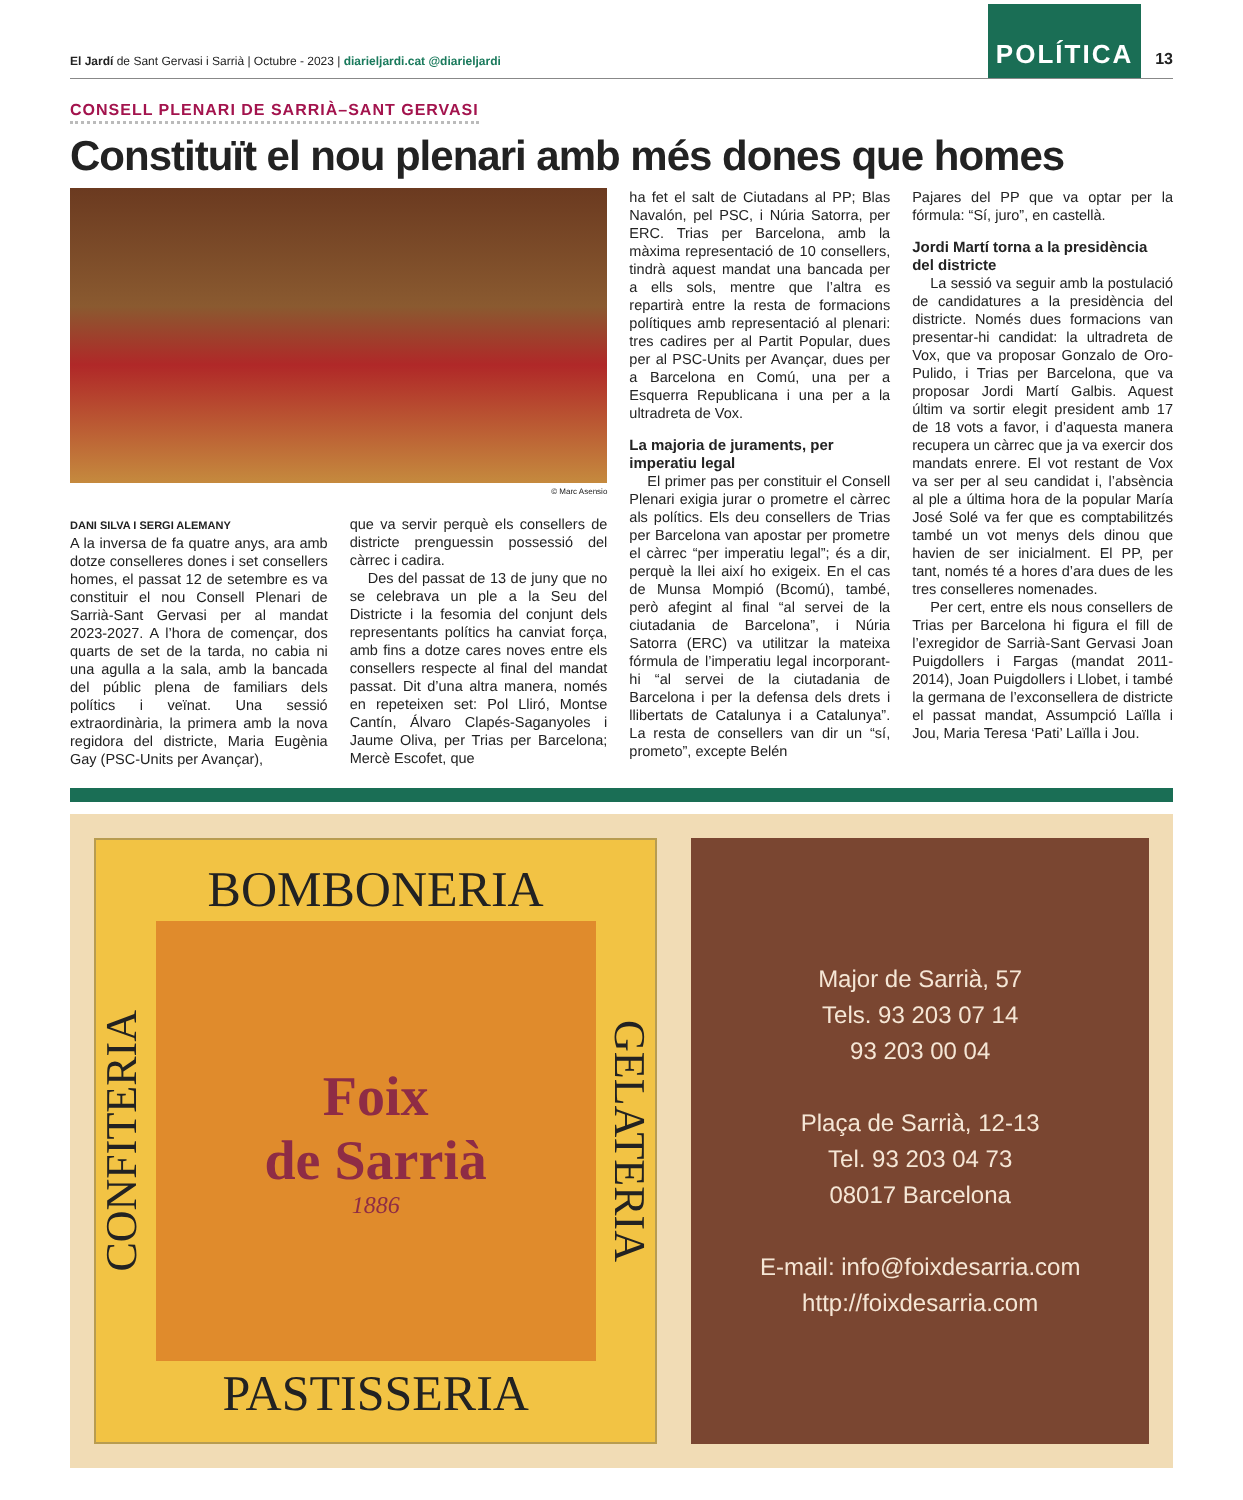El Jardí de Sant Gervasi i Sarrià | Octubre - 2023 | diarieljardi.cat @diarieljardi
POLÍTICA
13
CONSELL PLENARI DE SARRIÀ–SANT GERVASI
Constituït el nou plenari amb més dones que homes
© Marc Asensio
DANI SILVA I SERGI ALEMANY
A la inversa de fa quatre anys, ara amb dotze conselleres dones i set consellers homes, el passat 12 de setembre es va constituir el nou Consell Plenari de Sarrià-Sant Gervasi per al mandat 2023-2027. A l’hora de començar, dos quarts de set de la tarda, no cabia ni una agulla a la sala, amb la bancada del públic plena de familiars dels polítics i veïnat. Una sessió extraordinària, la primera amb la nova regidora del districte, Maria Eugènia Gay (PSC-Units per Avançar),
que va servir perquè els consellers de districte prenguessin possessió del càrrec i cadira.
Des del passat de 13 de juny que no se celebrava un ple a la Seu del Districte i la fesomia del conjunt dels representants polítics ha canviat força, amb fins a dotze cares noves entre els consellers respecte al final del mandat passat. Dit d’una altra manera, només en repeteixen set: Pol Lliró, Montse Cantín, Álvaro Clapés-Saganyoles i Jaume Oliva, per Trias per Barcelona; Mercè Escofet, que
ha fet el salt de Ciutadans al PP; Blas Navalón, pel PSC, i Núria Satorra, per ERC. Trias per Barcelona, amb la màxima representació de 10 consellers, tindrà aquest mandat una bancada per a ells sols, mentre que l’altra es repartirà entre la resta de formacions polítiques amb representació al plenari: tres cadires per al Partit Popular, dues per al PSC-Units per Avançar, dues per a Barcelona en Comú, una per a Esquerra Republicana i una per a la ultradreta de Vox.
La majoria de juraments, per imperatiu legal
El primer pas per constituir el Consell Plenari exigia jurar o prometre el càrrec als polítics. Els deu consellers de Trias per Barcelona van apostar per prometre el càrrec “per imperatiu legal”; és a dir, perquè la llei així ho exigeix. En el cas de Munsa Mompió (Bcomú), també, però afegint al final “al servei de la ciutadania de Barcelona”, i Núria Satorra (ERC) va utilitzar la mateixa fórmula de l’imperatiu legal incorporant-hi “al servei de la ciutadania de Barcelona i per la defensa dels drets i llibertats de Catalunya i a Catalunya”. La resta de consellers van dir un “sí, prometo”, excepte Belén
Pajares del PP que va optar per la fórmula: “Sí, juro”, en castellà.
Jordi Martí torna a la presidència del districte
La sessió va seguir amb la postulació de candidatures a la presidència del districte. Només dues formacions van presentar-hi candidat: la ultradreta de Vox, que va proposar Gonzalo de Oro-Pulido, i Trias per Barcelona, que va proposar Jordi Martí Galbis. Aquest últim va sortir elegit president amb 17 de 18 vots a favor, i d’aquesta manera recupera un càrrec que ja va exercir dos mandats enrere. El vot restant de Vox va ser per al seu candidat i, l’absència al ple a última hora de la popular María José Solé va fer que es comptabilitzés també un vot menys dels dinou que havien de ser inicialment. El PP, per tant, només té a hores d’ara dues de les tres conselleres nomenades.
Per cert, entre els nous consellers de Trias per Barcelona hi figura el fill de l’exregidor de Sarrià-Sant Gervasi Joan Puigdollers i Fargas (mandat 2011-2014), Joan Puigdollers i Llobet, i també la germana de l’exconsellera de districte el passat mandat, Assumpció Laïlla i Jou, Maria Teresa ‘Pati’ Laïlla i Jou.
BOMBONERIA
CONFITERIA
Foix
de Sarrià
1886
GELATERIA
PASTISSERIA
Major de Sarrià, 57
Tels. 93 203 07 14
93 203 00 04
Plaça de Sarrià, 12-13
Tel. 93 203 04 73
08017 Barcelona
E-mail: info@foixdesarria.com
http://foixdesarria.com